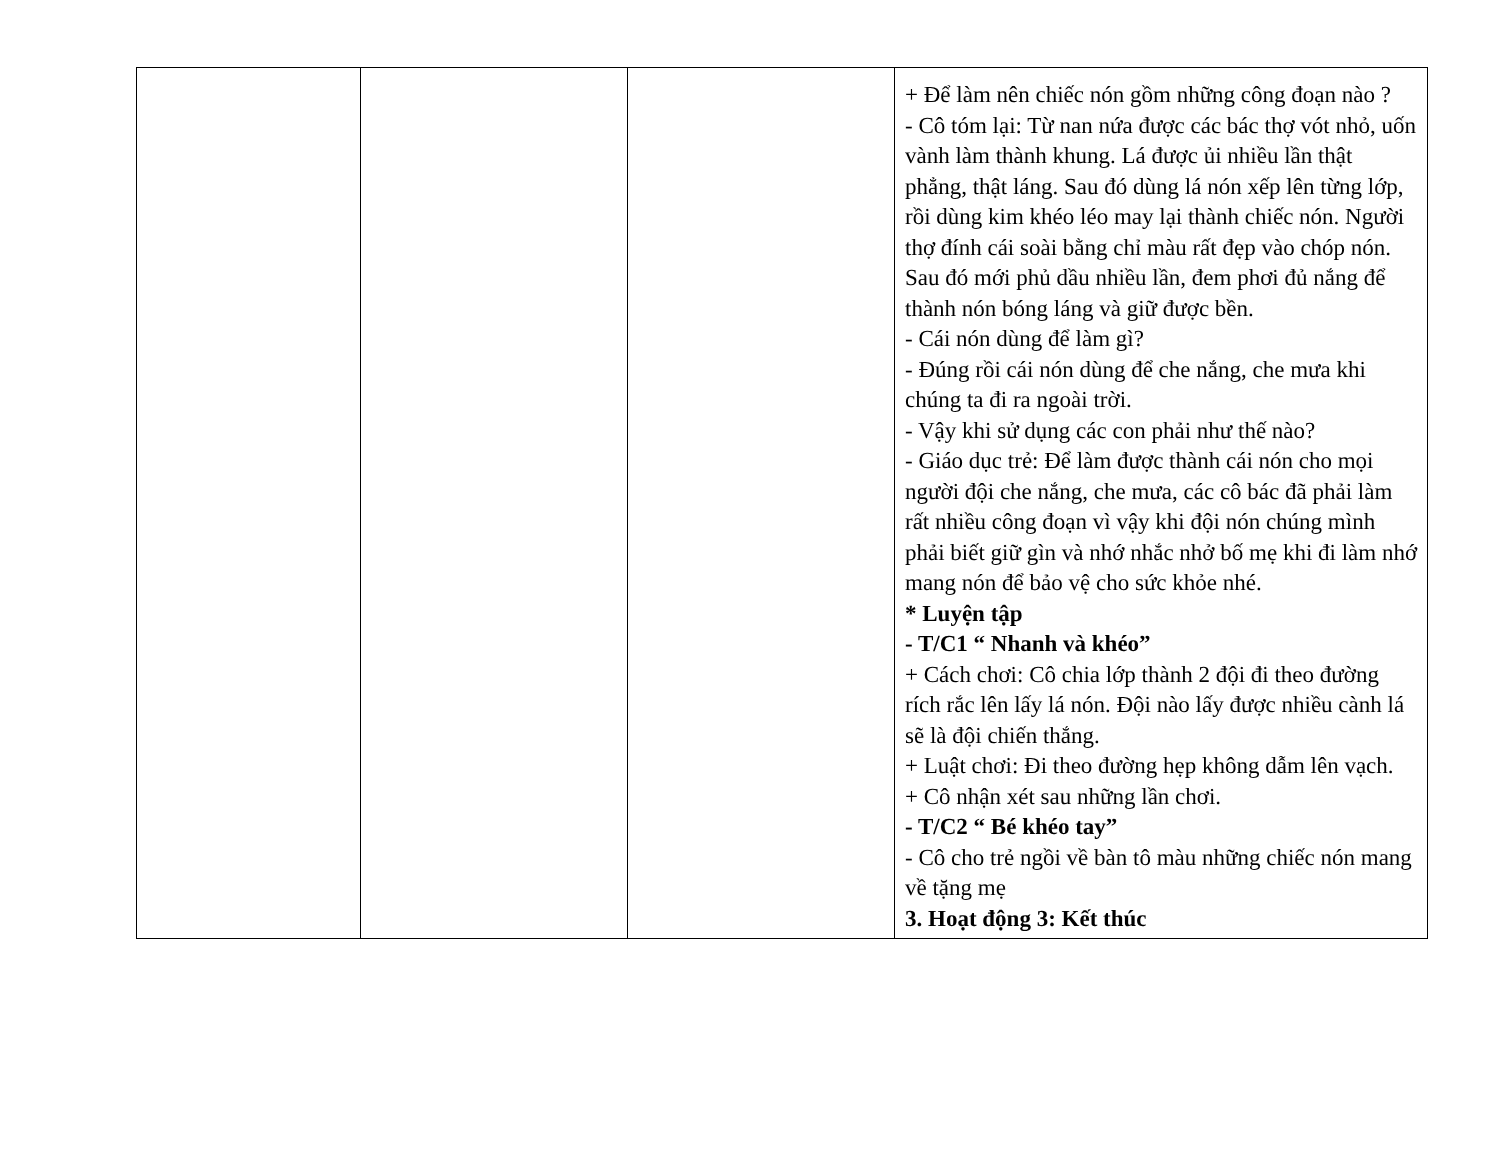| | | | + Để làm nên chiếc nón gồm những công đoạn nào ? - Cô tóm lại: Từ nan nứa được các bác thợ vót nhỏ, uốn vành làm thành khung. Lá được ủi nhiều lần thật phẳng, thật láng. Sau đó dùng lá nón xếp lên từng lớp, rồi dùng kim khéo léo may lại thành chiếc nón. Người thợ đính cái soài bằng chỉ màu rất đẹp vào chóp nón. Sau đó mới phủ dầu nhiều lần, đem phơi đủ nắng để thành nón bóng láng và giữ được bền. - Cái nón dùng để làm gì? - Đúng rồi cái nón dùng để che nắng, che mưa khi chúng ta đi ra ngoài trời. - Vậy khi sử dụng các con phải như thế nào? - Giáo dục trẻ: Để làm được thành cái nón cho mọi người đội che nắng, che mưa, các cô bác đã phải làm rất nhiều công đoạn vì vậy khi đội nón chúng mình phải biết giữ gìn và nhớ nhắc nhở bố mẹ khi đi làm nhớ mang nón để bảo vệ cho sức khỏe nhé. * Luyện tập - T/C1 “ Nhanh và khéo” + Cách chơi: Cô chia lớp thành 2 đội đi theo đường rích rắc lên lấy lá nón. Đội nào lấy được nhiều cành lá sẽ là đội chiến thắng. + Luật chơi: Đi theo đường hẹp không dẫm lên vạch. + Cô nhận xét sau những lần chơi. - T/C2 “ Bé khéo tay” - Cô cho trẻ ngồi về bàn tô màu những chiếc nón mang về tặng mẹ 3. Hoạt động 3: Kết thúc |